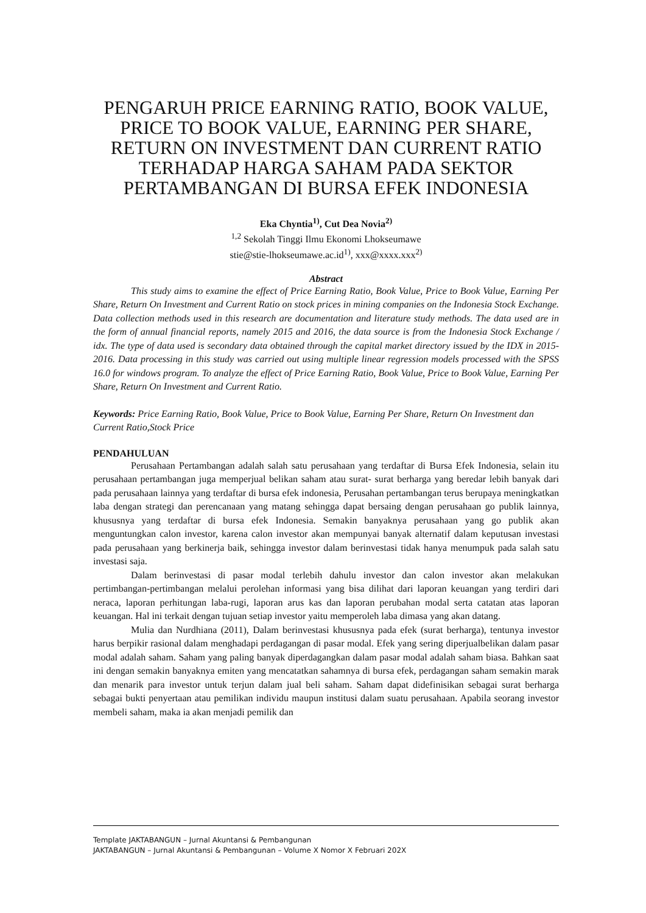PENGARUH PRICE EARNING RATIO, BOOK VALUE, PRICE TO BOOK VALUE, EARNING PER SHARE, RETURN ON INVESTMENT DAN CURRENT RATIO TERHADAP HARGA SAHAM PADA SEKTOR PERTAMBANGAN DI BURSA EFEK INDONESIA
Eka Chyntia<sup>1)</sup>, Cut Dea Novia<sup>2)</sup>
<sup>1,2</sup> Sekolah Tinggi Ilmu Ekonomi Lhokseumawe
stie@stie-lhokseumawe.ac.id<sup>1)</sup>, xxx@xxxx.xxx<sup>2)</sup>
Abstract
This study aims to examine the effect of Price Earning Ratio, Book Value, Price to Book Value, Earning Per Share, Return On Investment and Current Ratio on stock prices in mining companies on the Indonesia Stock Exchange. Data collection methods used in this research are documentation and literature study methods. The data used are in the form of annual financial reports, namely 2015 and 2016, the data source is from the Indonesia Stock Exchange / idx. The type of data used is secondary data obtained through the capital market directory issued by the IDX in 2015-2016. Data processing in this study was carried out using multiple linear regression models processed with the SPSS 16.0 for windows program. To analyze the effect of Price Earning Ratio, Book Value, Price to Book Value, Earning Per Share, Return On Investment and Current Ratio.
Keywords: Price Earning Ratio, Book Value, Price to Book Value, Earning Per Share, Return On Investment dan Current Ratio,Stock Price
PENDAHULUAN
Perusahaan Pertambangan adalah salah satu perusahaan yang terdaftar di Bursa Efek Indonesia, selain itu perusahaan pertambangan juga memperjual belikan saham atau surat- surat berharga yang beredar lebih banyak dari pada perusahaan lainnya yang terdaftar di bursa efek indonesia, Perusahan pertambangan terus berupaya meningkatkan laba dengan strategi dan perencanaan yang matang sehingga dapat bersaing dengan perusahaan go publik lainnya, khususnya yang terdaftar di bursa efek Indonesia. Semakin banyaknya perusahaan yang go publik akan menguntungkan calon investor, karena calon investor akan mempunyai banyak alternatif dalam keputusan investasi pada perusahaan yang berkinerja baik, sehingga investor dalam berinvestasi tidak hanya menumpuk pada salah satu investasi saja.
Dalam berinvestasi di pasar modal terlebih dahulu investor dan calon investor akan melakukan pertimbangan-pertimbangan melalui perolehan informasi yang bisa dilihat dari laporan keuangan yang terdiri dari neraca, laporan perhitungan laba-rugi, laporan arus kas dan laporan perubahan modal serta catatan atas laporan keuangan. Hal ini terkait dengan tujuan setiap investor yaitu memperoleh laba dimasa yang akan datang.
Mulia dan Nurdhiana (2011), Dalam berinvestasi khususnya pada efek (surat berharga), tentunya investor harus berpikir rasional dalam menghadapi perdagangan di pasar modal. Efek yang sering diperjualbelikan dalam pasar modal adalah saham. Saham yang paling banyak diperdagangkan dalam pasar modal adalah saham biasa. Bahkan saat ini dengan semakin banyaknya emiten yang mencatatkan sahamnya di bursa efek, perdagangan saham semakin marak dan menarik para investor untuk terjun dalam jual beli saham. Saham dapat didefinisikan sebagai surat berharga sebagai bukti penyertaan atau pemilikan individu maupun institusi dalam suatu perusahaan. Apabila seorang investor membeli saham, maka ia akan menjadi pemilik dan
Template JAKTABANGUN – Jurnal Akuntansi & Pembangunan
JAKTABANGUN – Jurnal Akuntansi & Pembangunan – Volume X Nomor X Februari 202X